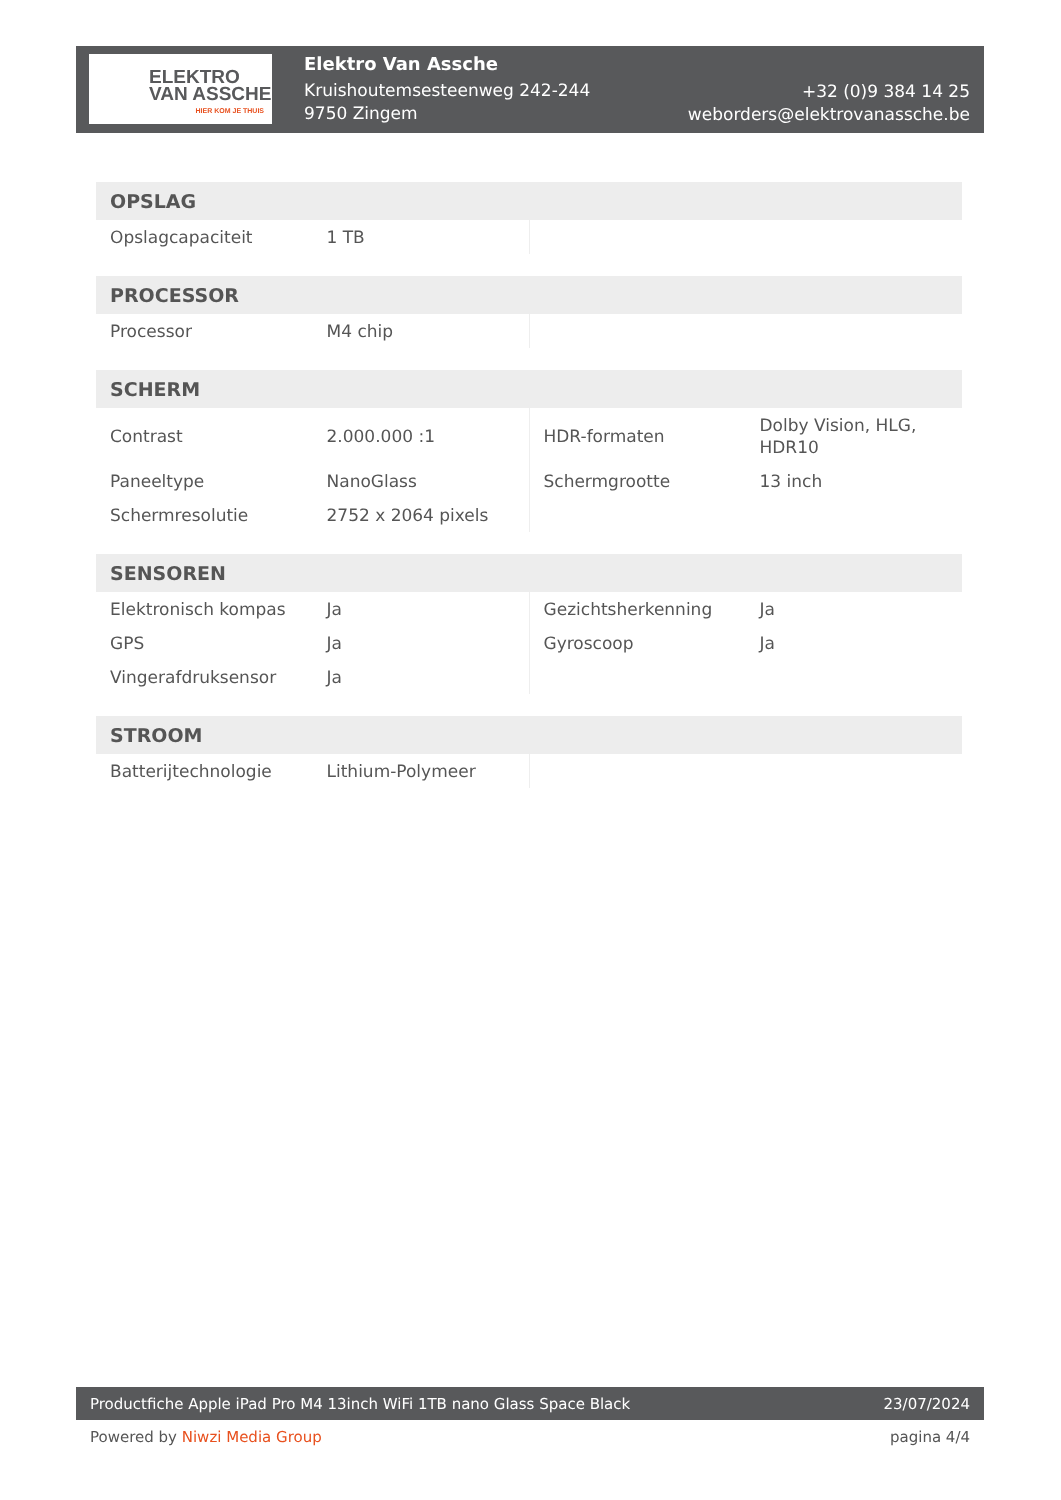ELEKTRO
VAN ASSCHE
HIER KOM JE THUIS
Elektro Van Assche
Kruishoutemsesteenweg 242-244
9750 Zingem
+32 (0)9 384 14 25
weborders@elektrovanassche.be
| OPSLAG | | | |
| --- | --- | --- | --- |
| Opslagcapaciteit | 1 TB | | |
| PROCESSOR | | | |
| --- | --- | --- | --- |
| Processor | M4 chip | | |
| SCHERM | | | |
| --- | --- | --- | --- |
| Contrast | 2.000.000 :1 | HDR-formaten | Dolby Vision, HLG, HDR10 |
| Paneeltype | NanoGlass | Schermgrootte | 13 inch |
| Schermresolutie | 2752 x 2064 pixels | | |
| SENSOREN | | | |
| --- | --- | --- | --- |
| Elektronisch kompas | Ja | Gezichtsherkenning | Ja |
| GPS | Ja | Gyroscoop | Ja |
| Vingerafdruksensor | Ja | | |
| STROOM | | | |
| --- | --- | --- | --- |
| Batterijtechnologie | Lithium-Polymeer | | |
Productfiche Apple iPad Pro M4 13inch WiFi 1TB nano Glass Space Black 23/07/2024
Powered by Niwzi Media Group pagina 4/4